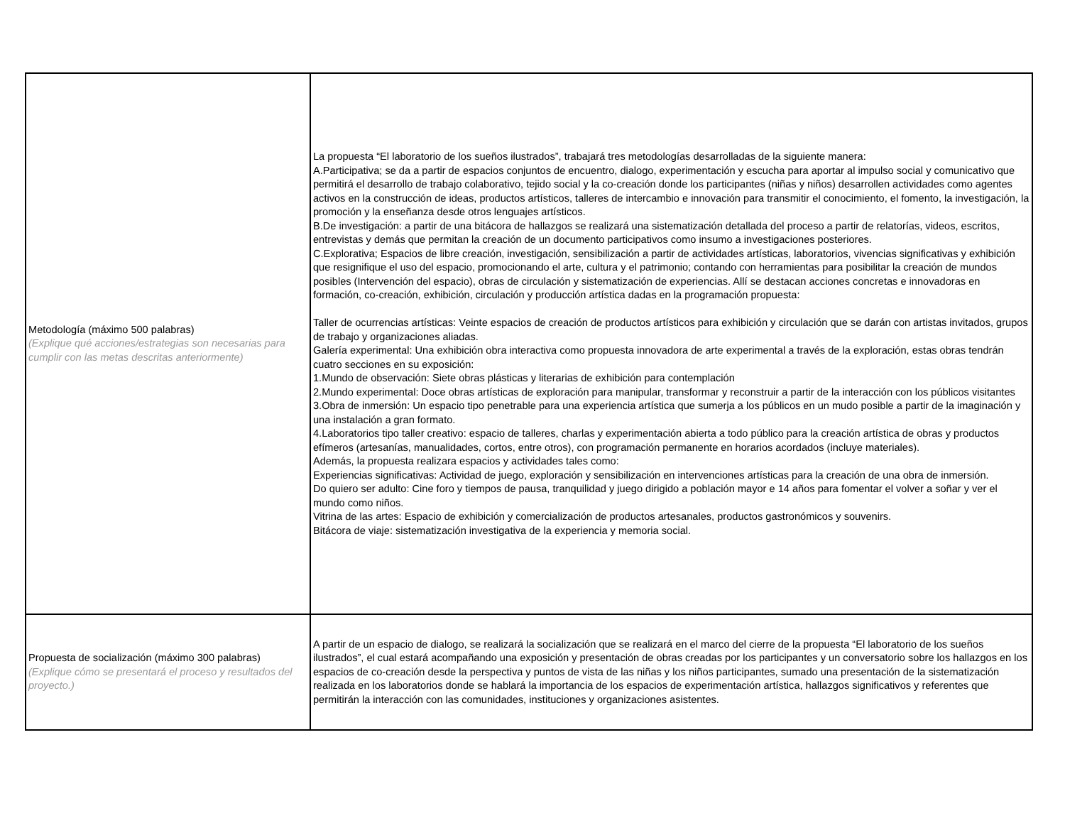| Metodología (máximo 500 palabras) (Explique qué acciones/estrategias son necesarias para cumplir con las metas descritas anteriormente) | La propuesta “El laboratorio de los sueños ilustrados”, trabajará tres metodologías desarrolladas de la siguiente manera: A.Participativa; se da a partir de espacios conjuntos de encuentro, dialogo, experimentación y escucha para aportar al impulso social y comunicativo que permitirá el desarrollo de trabajo colaborativo, tejido social y la co-creación donde los participantes (niñas y niños) desarrollen actividades como agentes activos en la construcción de ideas, productos artísticos, talleres de intercambio e innovación para transmitir el conocimiento, el fomento, la investigación, la promoción y la enseñanza desde otros lenguajes artísticos. B.De investigación: a partir de una bitácora de hallazgos se realizará una sistematización detallada del proceso a partir de relatorías, videos, escritos, entrevistas y demás que permitan la creación de un documento participativos como insumo a investigaciones posteriores. C.Explorativa; Espacios de libre creación, investigación, sensibilización a partir de actividades artísticas, laboratorios, vivencias significativas y exhibición que resignifique el uso del espacio, promocionando el arte, cultura y el patrimonio; contando con herramientas para posibilitar la creación de mundos posibles (Intervención del espacio), obras de circulación y sistematización de experiencias. Allí se destacan acciones concretas e innovadoras en formación, co-creación, exhibición, circulación y producción artística dadas en la programación propuesta: Taller de ocurrencias artísticas: Veinte espacios de creación de productos artísticos para exhibición y circulación que se darán con artistas invitados, grupos de trabajo y organizaciones aliadas. Galería experimental: Una exhibición obra interactiva como propuesta innovadora de arte experimental a través de la exploración, estas obras tendrán cuatro secciones en su exposición: 1.Mundo de observación: Siete obras plásticas y literarias de exhibición para contemplación 2.Mundo experimental: Doce obras artísticas de exploración para manipular, transformar y reconstruir a partir de la interacción con los públicos visitantes 3.Obra de inmersión: Un espacio tipo penetrable para una experiencia artística que sumerja a los públicos en un mudo posible a partir de la imaginación y una instalación a gran formato. 4.Laboratorios tipo taller creativo: espacio de talleres, charlas y experimentación abierta a todo público para la creación artística de obras y productos efímeros (artesanías, manualidades, cortos, entre otros), con programación permanente en horarios acordados (incluye materiales). Además, la propuesta realizara espacios y actividades tales como: Experiencias significativas: Actividad de juego, exploración y sensibilización en intervenciones artísticas para la creación de una obra de inmersión. Do quiero ser adulto: Cine foro y tiempos de pausa, tranquilidad y juego dirigido a población mayor e 14 años para fomentar el volver a soñar y ver el mundo como niños. Vitrina de las artes: Espacio de exhibición y comercialización de productos artesanales, productos gastronómicos y souvenirs. Bitácora de viaje: sistematización investigativa de la experiencia y memoria social. |
| Propuesta de socialización (máximo 300 palabras) (Explique cómo se presentará el proceso y resultados del proyecto.) | A partir de un espacio de dialogo, se realizará la socialización que se realizará en el marco del cierre de la propuesta “El laboratorio de los sueños ilustrados”, el cual estará acompañando una exposición y presentación de obras creadas por los participantes y un conversatorio sobre los hallazgos en los espacios de co-creación desde la perspectiva y puntos de vista de las niñas y los niños participantes, sumado una presentación de la sistematización realizada en los laboratorios donde se hablará la importancia de los espacios de experimentación artística, hallazgos significativos y referentes que permitirán la interacción con las comunidades, instituciones y organizaciones asistentes. |